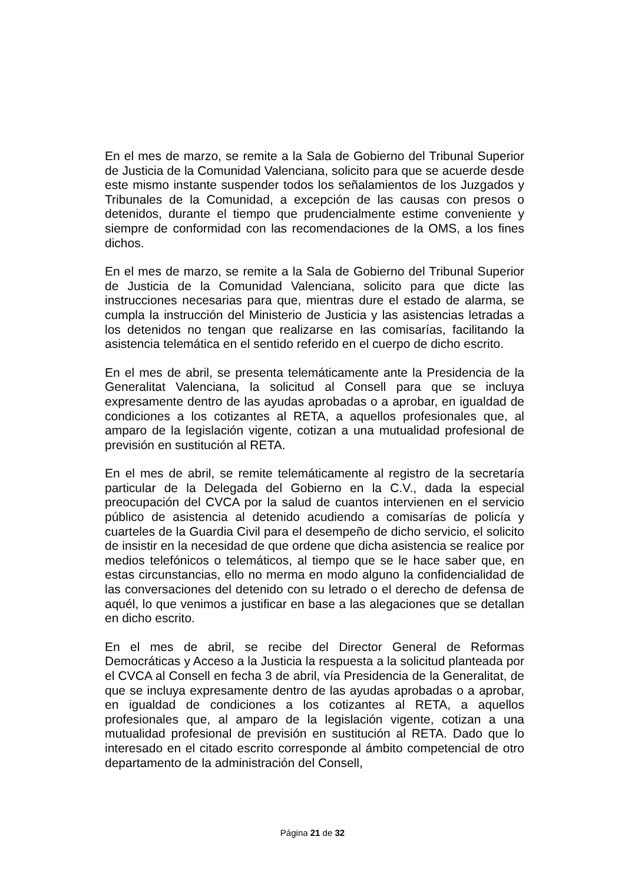En el mes de marzo, se remite a la Sala de Gobierno del Tribunal Superior de Justicia de la Comunidad Valenciana, solicito para que se acuerde desde este mismo instante suspender todos los señalamientos de los Juzgados y Tribunales de la Comunidad, a excepción de las causas con presos o detenidos, durante el tiempo que prudencialmente estime conveniente y siempre de conformidad con las recomendaciones de la OMS, a los fines dichos.
En el mes de marzo, se remite a la Sala de Gobierno del Tribunal Superior de Justicia de la Comunidad Valenciana, solicito para que dicte las instrucciones necesarias para que, mientras dure el estado de alarma, se cumpla la instrucción del Ministerio de Justicia y las asistencias letradas a los detenidos no tengan que realizarse en las comisarías, facilitando la asistencia telemática en el sentido referido en el cuerpo de dicho escrito.
En el mes de abril, se presenta telemáticamente ante la Presidencia de la Generalitat Valenciana, la solicitud al Consell para que se incluya expresamente dentro de las ayudas aprobadas o a aprobar, en igualdad de condiciones a los cotizantes al RETA, a aquellos profesionales que, al amparo de la legislación vigente, cotizan a una mutualidad profesional de previsión en sustitución al RETA.
En el mes de abril, se remite telemáticamente al registro de la secretaría particular de la Delegada del Gobierno en la C.V., dada la especial preocupación del CVCA por la salud de cuantos intervienen en el servicio público de asistencia al detenido acudiendo a comisarías de policía y cuarteles de la Guardia Civil para el desempeño de dicho servicio, el solicito de insistir en la necesidad de que ordene que dicha asistencia se realice por medios telefónicos o telemáticos, al tiempo que se le hace saber que, en estas circunstancias, ello no merma en modo alguno la confidencialidad de las conversaciones del detenido con su letrado o el derecho de defensa de aquél, lo que venimos a justificar en base a las alegaciones que se detallan en dicho escrito.
En el mes de abril, se recibe del Director General de Reformas Democráticas y Acceso a la Justicia la respuesta a la solicitud planteada por el CVCA al Consell en fecha 3 de abril, vía Presidencia de la Generalitat, de que se incluya expresamente dentro de las ayudas aprobadas o a aprobar, en igualdad de condiciones a los cotizantes al RETA, a aquellos profesionales que, al amparo de la legislación vigente, cotizan a una mutualidad profesional de previsión en sustitución al RETA. Dado que lo interesado en el citado escrito corresponde al ámbito competencial de otro departamento de la administración del Consell,
Página 21 de 32